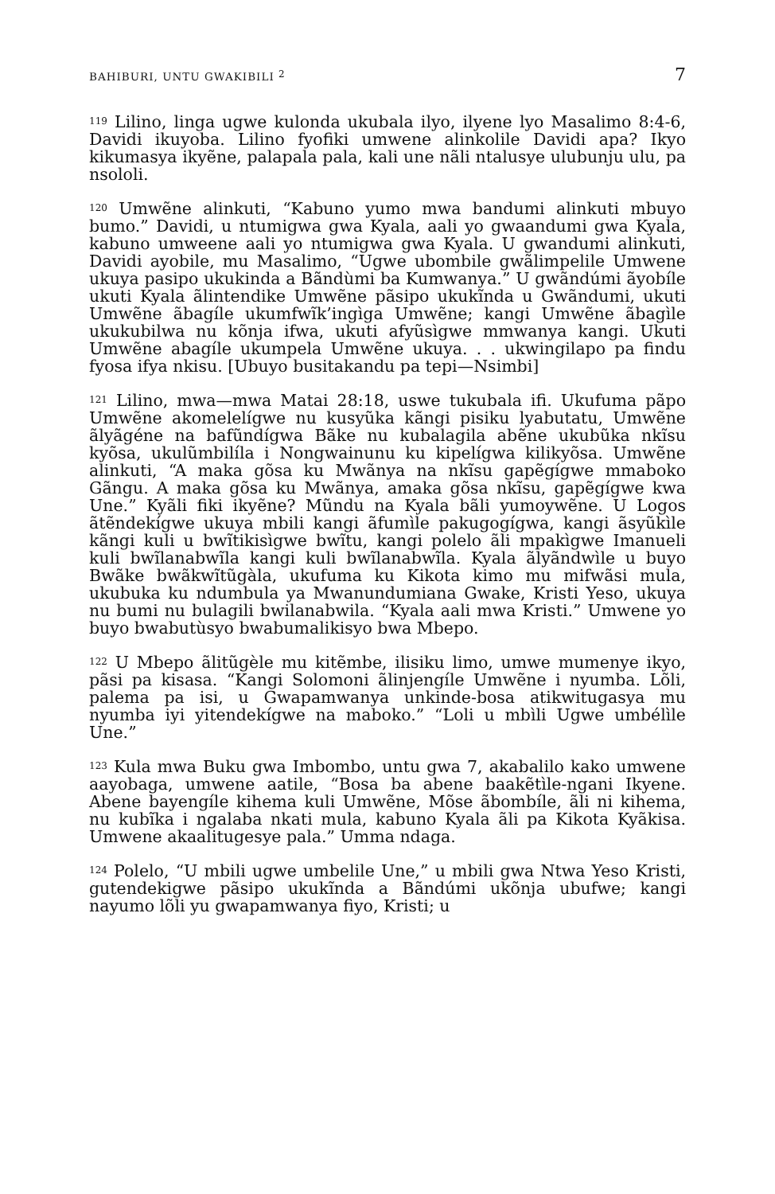BAHIBURI, UNTU GWAKIBILI <sup>2</sup> 7
<sup>119</sup> Lilino, linga ugwe kulonda ukubala ilyo, ilyene lyo Masalimo 8:4-6, Davidi ikuyoba. Lilino fyofiki umwene alinkolile Davidi apa? Ikyo kikumasya ikyẽne, palapala pala, kali une nãli ntalusye ulubunju ulu, pa nsololi.
<sup>120</sup> Umwẽne alinkuti, “Kabuno yumo mwa bandumi alinkuti mbuyo bumo.” Davidi, u ntumigwa gwa Kyala, aali yo gwaandumi gwa Kyala, kabuno umweene aali yo ntumigwa gwa Kyala. U gwandumi alinkuti, Davidi ayobile, mu Masalimo, “Ugwe ubombile gwãlimpelile Umwene ukuya pasipo ukukinda a Bãndùmi ba Kumwanya.” U gwãndúmi ãyobíle ukuti Kyala ãlintendike Umwẽne pãsipo ukukĩnda u Gwãndumi, ukuti Umwẽne ãbagíle ukumfwĩk’ingìga Umwẽne; kangi Umwẽne ãbagìle ukukubilwa nu kõnja ifwa, ukuti afyũsìgwe mmwanya kangi. Ukuti Umwẽne abagíle ukumpela Umwẽne ukuya. . . ukwingilapo pa findu fyosa ifya nkisu. [Ubuyo busitakandu pa tepi—Nsimbi]
<sup>121</sup> Lilino, mwa—mwa Matai 28:18, uswe tukubala ifi. Ukufuma pãpo Umwẽne akomelelígwe nu kusyũka kãngi pisiku lyabutatu, Umwẽne ãlyãgéne na bafũndígwa Bãke nu kubalagila abẽne ukubũka nkĩsu kyõsa, ukulũmbilíla i Nongwainunu ku kipelígwa kilikyõsa. Umwẽne alinkuti, “A maka gõsa ku Mwãnya na nkĩsu gapẽgígwe mmaboko Gãngu. A maka gõsa ku Mwãnya, amaka gõsa nkĩsu, gapẽgígwe kwa Une.” Kyãli fiki ikyẽne? Mũndu na Kyala bãli yumoywẽne. U Logos ãtẽndekígwe ukuya mbili kangi ãfumìle pakugogígwa, kangi ãsyũkìle kãngi kuli u bwĩtikisìgwe bwĩtu, kangi polelo ãli mpakìgwe Imanueli kuli bwĩlanabwĩla kangi kuli bwĩlanabwĩla. Kyala ãlyãndwìle u buyo Bwãke bwãkwĩtũgàla, ukufuma ku Kikota kimo mu mifwãsi mula, ukubuka ku ndumbula ya Mwanundumiana Gwake, Kristi Yeso, ukuya nu bumi nu bulagili bwilanabwila. “Kyala aali mwa Kristi.” Umwene yo buyo bwabutùsyo bwabumalikisyo bwa Mbepo.
<sup>122</sup> U Mbepo ãlitũgèle mu kitẽmbe, ilisiku limo, umwe mumenye ikyo, pãsi pa kisasa. “Kangi Solomoni ãlinjengíle Umwẽne i nyumba. Lõli, palema pa isi, u Gwapamwanya unkinde-bosa atikwitugasya mu nyumba iyi yitendekígwe na maboko.” “Loli u mbìli Ugwe umbélìle Une.”
<sup>123</sup> Kula mwa Buku gwa Imbombo, untu gwa 7, akabalilo kako umwene aayobaga, umwene aatile, “Bosa ba abene baakẽtìle-ngani Ikyene. Abene bayengíle kihema kuli Umwẽne, Mõse ãbombíle, ãli ni kihema, nu kubĩka i ngalaba nkati mula, kabuno Kyala ãli pa Kikota Kyãkisa. Umwene akaalitugesye pala.” Umma ndaga.
<sup>124</sup> Polelo, “U mbili ugwe umbelile Une,” u mbili gwa Ntwa Yeso Kristi, gutendekigwe pãsipo ukukĩnda a Bãndúmi ukõnja ubufwe; kangi nayumo lõli yu gwapamwanya fiyo, Kristi; u